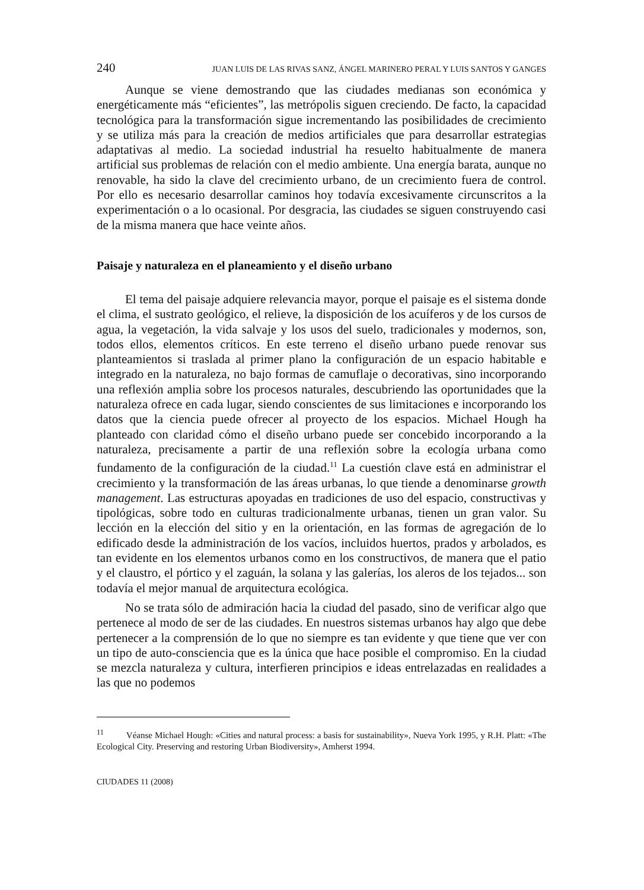240 JUAN LUIS DE LAS RIVAS SANZ, ÁNGEL MARINERO PERAL Y LUIS SANTOS Y GANGES
Aunque se viene demostrando que las ciudades medianas son económica y energéticamente más “eficientes”, las metrópolis siguen creciendo. De facto, la capacidad tecnológica para la transformación sigue incrementando las posibilidades de crecimiento y se utiliza más para la creación de medios artificiales que para desarrollar estrategias adaptativas al medio. La sociedad industrial ha resuelto habitualmente de manera artificial sus problemas de relación con el medio ambiente. Una energía barata, aunque no renovable, ha sido la clave del crecimiento urbano, de un crecimiento fuera de control. Por ello es necesario desarrollar caminos hoy todavía excesivamente circunscritos a la experimentación o a lo ocasional. Por desgracia, las ciudades se siguen construyendo casi de la misma manera que hace veinte años.
Paisaje y naturaleza en el planeamiento y el diseño urbano
El tema del paisaje adquiere relevancia mayor, porque el paisaje es el sistema donde el clima, el sustrato geológico, el relieve, la disposición de los acuíferos y de los cursos de agua, la vegetación, la vida salvaje y los usos del suelo, tradicionales y modernos, son, todos ellos, elementos críticos. En este terreno el diseño urbano puede renovar sus planteamientos si traslada al primer plano la configuración de un espacio habitable e integrado en la naturaleza, no bajo formas de camuflaje o decorativas, sino incorporando una reflexión amplia sobre los procesos naturales, descubriendo las oportunidades que la naturaleza ofrece en cada lugar, siendo conscientes de sus limitaciones e incorporando los datos que la ciencia puede ofrecer al proyecto de los espacios. Michael Hough ha planteado con claridad cómo el diseño urbano puede ser concebido incorporando a la naturaleza, precisamente a partir de una reflexión sobre la ecología urbana como fundamento de la configuración de la ciudad.<sup>11</sup> La cuestión clave está en administrar el crecimiento y la transformación de las áreas urbanas, lo que tiende a denominarse growth management. Las estructuras apoyadas en tradiciones de uso del espacio, constructivas y tipológicas, sobre todo en culturas tradicionalmente urbanas, tienen un gran valor. Su lección en la elección del sitio y en la orientación, en las formas de agregación de lo edificado desde la administración de los vacíos, incluidos huertos, prados y arbolados, es tan evidente en los elementos urbanos como en los constructivos, de manera que el patio y el claustro, el pórtico y el zaguán, la solana y las galerías, los aleros de los tejados... son todavía el mejor manual de arquitectura ecológica.
No se trata sólo de admiración hacia la ciudad del pasado, sino de verificar algo que pertenece al modo de ser de las ciudades. En nuestros sistemas urbanos hay algo que debe pertenecer a la comprensión de lo que no siempre es tan evidente y que tiene que ver con un tipo de auto-consciencia que es la única que hace posible el compromiso. En la ciudad se mezcla naturaleza y cultura, interfieren principios e ideas entrelazadas en realidades a las que no podemos
<sup>11</sup> Véanse Michael Hough: «Cities and natural process: a basis for sustainability», Nueva York 1995, y R.H. Platt: «The Ecological City. Preserving and restoring Urban Biodiversity», Amherst 1994.
CIUDADES 11 (2008)